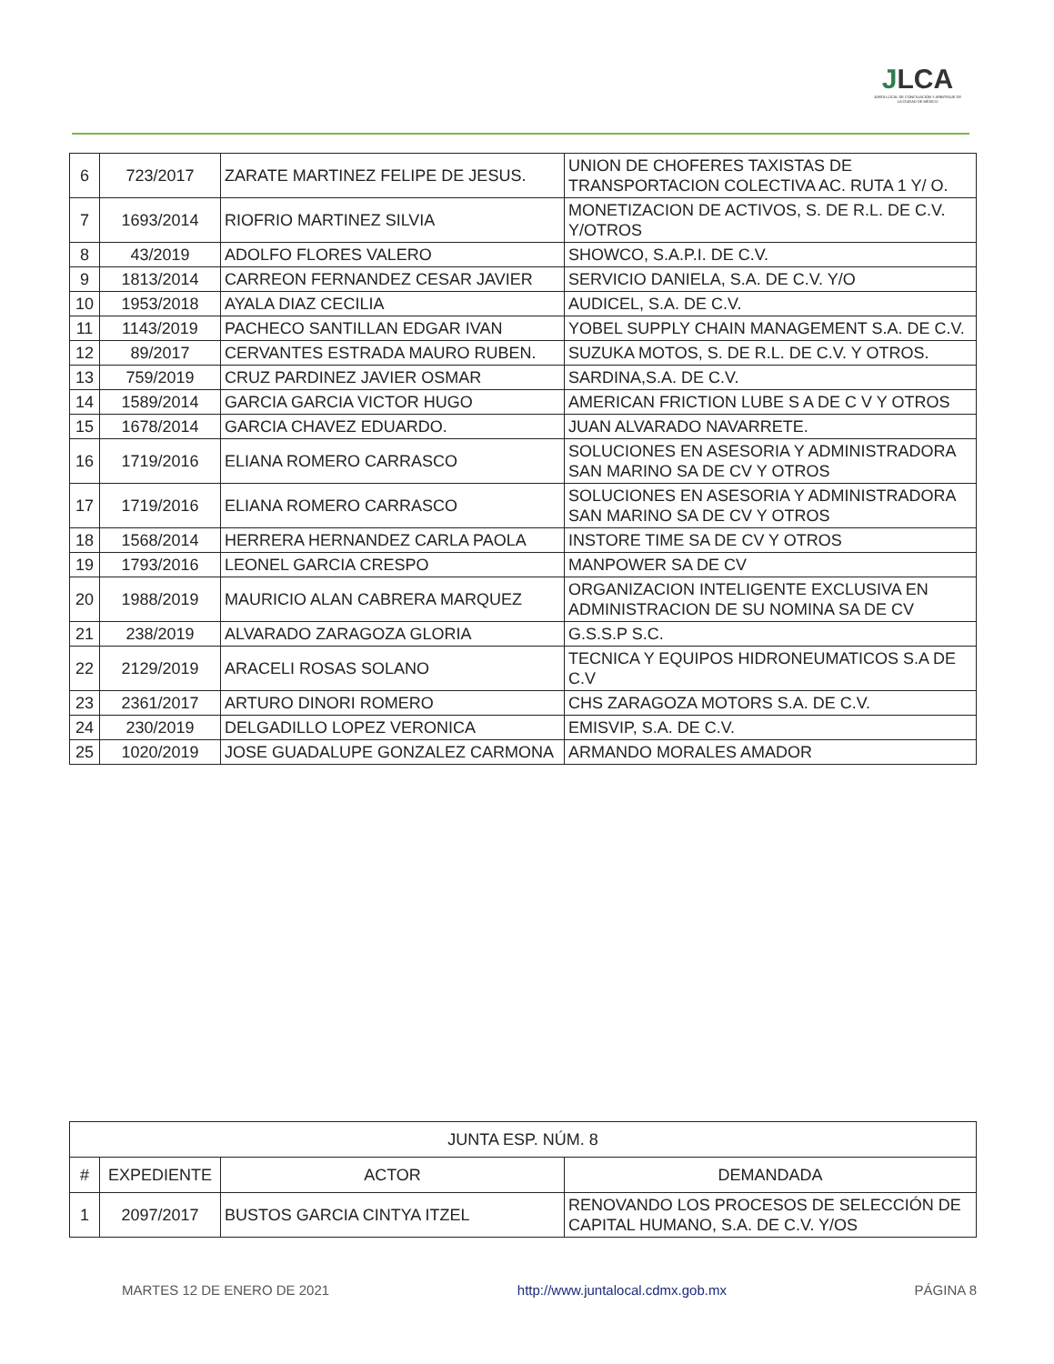JLCA
JUNTA LOCAL DE CONCILIACIÓN Y ARBITRAJE DE LA CIUDAD DE MÉXICO
| 6 | 723/2017 | ZARATE MARTINEZ FELIPE DE JESUS. | UNION DE CHOFERES TAXISTAS DE TRANSPORTACION COLECTIVA AC. RUTA 1 Y/ O. |
| 7 | 1693/2014 | RIOFRIO MARTINEZ SILVIA | MONETIZACION DE ACTIVOS, S. DE R.L. DE C.V. Y/OTROS |
| 8 | 43/2019 | ADOLFO FLORES VALERO | SHOWCO, S.A.P.I. DE C.V. |
| 9 | 1813/2014 | CARREON FERNANDEZ CESAR JAVIER | SERVICIO DANIELA, S.A. DE C.V. Y/O |
| 10 | 1953/2018 | AYALA DIAZ CECILIA | AUDICEL, S.A. DE C.V. |
| 11 | 1143/2019 | PACHECO SANTILLAN EDGAR IVAN | YOBEL SUPPLY CHAIN MANAGEMENT S.A. DE C.V. |
| 12 | 89/2017 | CERVANTES ESTRADA MAURO RUBEN. | SUZUKA MOTOS, S. DE R.L. DE C.V. Y OTROS. |
| 13 | 759/2019 | CRUZ PARDINEZ JAVIER OSMAR | SARDINA,S.A. DE C.V. |
| 14 | 1589/2014 | GARCIA GARCIA VICTOR HUGO | AMERICAN FRICTION LUBE S A DE C V Y OTROS |
| 15 | 1678/2014 | GARCIA CHAVEZ EDUARDO. | JUAN ALVARADO NAVARRETE. |
| 16 | 1719/2016 | ELIANA ROMERO CARRASCO | SOLUCIONES EN ASESORIA Y ADMINISTRADORA SAN MARINO SA DE CV Y OTROS |
| 17 | 1719/2016 | ELIANA ROMERO CARRASCO | SOLUCIONES EN ASESORIA Y ADMINISTRADORA SAN MARINO SA DE CV Y OTROS |
| 18 | 1568/2014 | HERRERA HERNANDEZ CARLA PAOLA | INSTORE TIME SA DE CV Y OTROS |
| 19 | 1793/2016 | LEONEL GARCIA CRESPO | MANPOWER SA DE CV |
| 20 | 1988/2019 | MAURICIO ALAN CABRERA MARQUEZ | ORGANIZACION INTELIGENTE EXCLUSIVA EN ADMINISTRACION DE SU NOMINA SA DE CV |
| 21 | 238/2019 | ALVARADO ZARAGOZA GLORIA | G.S.S.P S.C. |
| 22 | 2129/2019 | ARACELI ROSAS SOLANO | TECNICA Y EQUIPOS HIDRONEUMATICOS S.A DE C.V |
| 23 | 2361/2017 | ARTURO DINORI ROMERO | CHS ZARAGOZA MOTORS S.A. DE C.V. |
| 24 | 230/2019 | DELGADILLO LOPEZ VERONICA | EMISVIP, S.A. DE C.V. |
| 25 | 1020/2019 | JOSE GUADALUPE GONZALEZ CARMONA | ARMANDO MORALES AMADOR |
| JUNTA ESP. NÚM. 8 | | | |
| --- | --- | --- | --- |
| # | EXPEDIENTE | ACTOR | DEMANDADA |
| 1 | 2097/2017 | BUSTOS GARCIA CINTYA ITZEL | RENOVANDO LOS PROCESOS DE SELECCIÓN DE CAPITAL HUMANO, S.A. DE C.V. Y/OS |
MARTES 12 DE ENERO DE 2021 http://www.juntalocal.cdmx.gob.mx PÁGINA 8